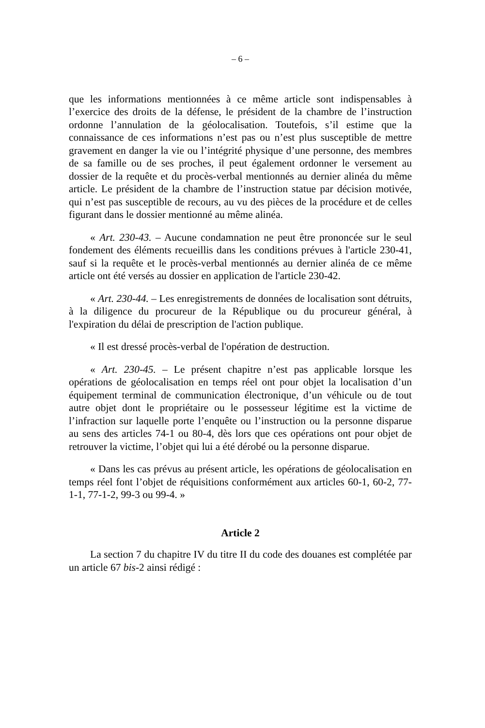– 6 –
que les informations mentionnées à ce même article sont indispensables à l’exercice des droits de la défense, le président de la chambre de l’instruction ordonne l’annulation de la géolocalisation. Toutefois, s’il estime que la connaissance de ces informations n’est pas ou n’est plus susceptible de mettre gravement en danger la vie ou l’intégrité physique d’une personne, des membres de sa famille ou de ses proches, il peut également ordonner le versement au dossier de la requête et du procès-verbal mentionnés au dernier alinéa du même article. Le président de la chambre de l’instruction statue par décision motivée, qui n’est pas susceptible de recours, au vu des pièces de la procédure et de celles figurant dans le dossier mentionné au même alinéa.
« Art. 230-43. – Aucune condamnation ne peut être prononcée sur le seul fondement des éléments recueillis dans les conditions prévues à l'article 230-41, sauf si la requête et le procès-verbal mentionnés au dernier alinéa de ce même article ont été versés au dossier en application de l'article 230-42.
« Art. 230-44. – Les enregistrements de données de localisation sont détruits, à la diligence du procureur de la République ou du procureur général, à l'expiration du délai de prescription de l'action publique.
« Il est dressé procès-verbal de l'opération de destruction.
« Art. 230-45. – Le présent chapitre n’est pas applicable lorsque les opérations de géolocalisation en temps réel ont pour objet la localisation d’un équipement terminal de communication électronique, d’un véhicule ou de tout autre objet dont le propriétaire ou le possesseur légitime est la victime de l’infraction sur laquelle porte l’enquête ou l’instruction ou la personne disparue au sens des articles 74-1 ou 80-4, dès lors que ces opérations ont pour objet de retrouver la victime, l’objet qui lui a été dérobé ou la personne disparue.
« Dans les cas prévus au présent article, les opérations de géolocalisation en temps réel font l’objet de réquisitions conformément aux articles 60-1, 60-2, 77-1-1, 77-1-2, 99-3 ou 99-4. »
Article 2
La section 7 du chapitre IV du titre II du code des douanes est complétée par un article 67 bis-2 ainsi rédigé :